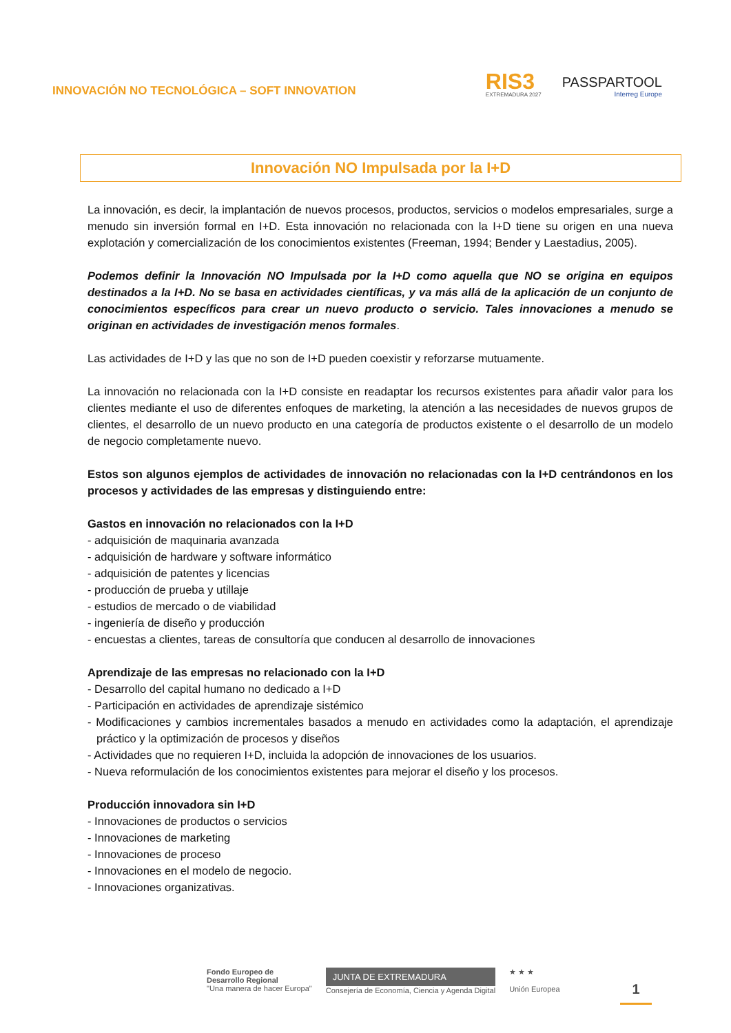INNOVACIÓN NO TECNOLÓGICA – SOFT INNOVATION
RIS3
EXTREMADURA 2027
PASSPARTOOL
Interreg Europe
Innovación NO Impulsada por la I+D
La innovación, es decir, la implantación de nuevos procesos, productos, servicios o modelos empresariales, surge a menudo sin inversión formal en I+D. Esta innovación no relacionada con la I+D tiene su origen en una nueva explotación y comercialización de los conocimientos existentes (Freeman, 1994; Bender y Laestadius, 2005).
Podemos definir la Innovación NO Impulsada por la I+D como aquella que NO se origina en equipos destinados a la I+D. No se basa en actividades científicas, y va más allá de la aplicación de un conjunto de conocimientos específicos para crear un nuevo producto o servicio. Tales innovaciones a menudo se originan en actividades de investigación menos formales.
Las actividades de I+D y las que no son de I+D pueden coexistir y reforzarse mutuamente.
La innovación no relacionada con la I+D consiste en readaptar los recursos existentes para añadir valor para los clientes mediante el uso de diferentes enfoques de marketing, la atención a las necesidades de nuevos grupos de clientes, el desarrollo de un nuevo producto en una categoría de productos existente o el desarrollo de un modelo de negocio completamente nuevo.
Estos son algunos ejemplos de actividades de innovación no relacionadas con la I+D centrándonos en los procesos y actividades de las empresas y distinguiendo entre:
Gastos en innovación no relacionados con la I+D
- adquisición de maquinaria avanzada
- adquisición de hardware y software informático
- adquisición de patentes y licencias
- producción de prueba y utillaje
- estudios de mercado o de viabilidad
- ingeniería de diseño y producción
- encuestas a clientes, tareas de consultoría que conducen al desarrollo de innovaciones
Aprendizaje de las empresas no relacionado con la I+D
- Desarrollo del capital humano no dedicado a I+D
- Participación en actividades de aprendizaje sistémico
- Modificaciones y cambios incrementales basados a menudo en actividades como la adaptación, el aprendizaje práctico y la optimización de procesos y diseños
- Actividades que no requieren I+D, incluida la adopción de innovaciones de los usuarios.
- Nueva reformulación de los conocimientos existentes para mejorar el diseño y los procesos.
Producción innovadora sin I+D
- Innovaciones de productos o servicios
- Innovaciones de marketing
- Innovaciones de proceso
- Innovaciones en el modelo de negocio.
- Innovaciones organizativas.
Fondo Europeo de
Desarrollo Regional
"Una manera de hacer Europa"
JUNTA DE EXTREMADURA
Consejería de Economía, Ciencia y Agenda Digital
★ ★ ★
Unión Europea
1